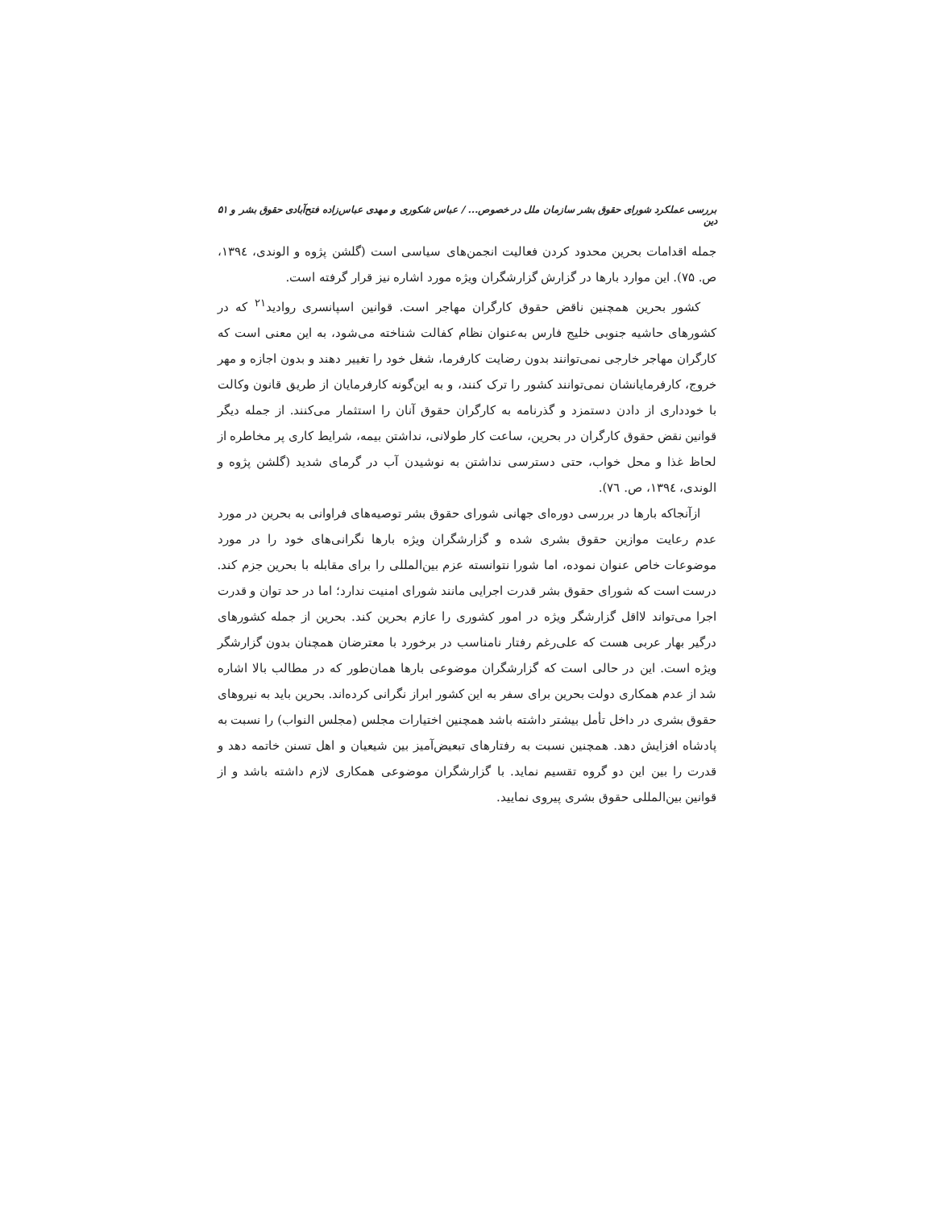بررسی عملکرد شورای حقوق بشر سازمان ملل در خصوص... / عباس شکوری و مهدی عباس‌زاده فتح‌آبادی حقوق بشر و دین ۵۱
جمله اقدامات بحرین محدود کردن فعالیت انجمن‌های سیاسی است (گلشن پژوه و الوندی، ۱۳۹٤، ص. ۷۵). این موارد بارها در گزارش گزارشگران ویژه مورد اشاره نیز قرار گرفته است.
کشور بحرین همچنین ناقض حقوق کارگران مهاجر است. قوانین اسپانسری روادید<sup>۲۱</sup> که در کشورهای حاشیه جنوبی خلیج فارس به‌عنوان نظام کفالت شناخته می‌شود، به این معنی است که کارگران مهاجر خارجی نمی‌توانند بدون رضایت کارفرما، شغل خود را تغییر دهند و بدون اجازه و مهر خروج، کارفرمایانشان نمی‌توانند کشور را ترک کنند، و به این‌گونه کارفرمایان از طریق قانون وکالت با خودداری از دادن دستمزد و گذرنامه به کارگران حقوق آنان را استثمار می‌کنند. از جمله دیگر قوانین نقض حقوق کارگران در بحرین، ساعت کار طولانی، نداشتن بیمه، شرایط کاری پر مخاطره از لحاظ غذا و محل خواب، حتی دسترسی نداشتن به نوشیدن آب در گرمای شدید (گلشن پژوه و الوندی، ۱۳۹٤، ص. ۷٦).
ازآنجاکه بارها در بررسی دوره‌ای جهانی شورای حقوق بشر توصیه‌های فراوانی به بحرین در مورد عدم رعایت موازین حقوق بشری شده و گزارشگران ویژه بارها نگرانی‌های خود را در مورد موضوعات خاص عنوان نموده، اما شورا نتوانسته عزم بین‌المللی را برای مقابله با بحرین جزم کند. درست است که شورای حقوق بشر قدرت اجرایی مانند شورای امنیت ندارد؛ اما در حد توان و قدرت اجرا می‌تواند لااقل گزارشگر ویژه در امور کشوری را عازم بحرین کند. بحرین از جمله کشورهای درگیر بهار عربی هست که علی‌رغم رفتار نامناسب در برخورد با معترضان همچنان بدون گزارشگر ویژه است. این در حالی است که گزارشگران موضوعی بارها همان‌طور که در مطالب بالا اشاره شد از عدم همکاری دولت بحرین برای سفر به این کشور ابراز نگرانی کرده‌اند. بحرین باید به نیروهای حقوق بشری در داخل تأمل بیشتر داشته باشد همچنین اختیارات مجلس (مجلس النواب) را نسبت به پادشاه افزایش دهد. همچنین نسبت به رفتارهای تبعیض‌آمیز بین شیعیان و اهل تسنن خاتمه دهد و قدرت را بین این دو گروه تقسیم نماید. با گزارشگران موضوعی همکاری لازم داشته باشد و از قوانین بین‌المللی حقوق بشری پیروی نمایید.